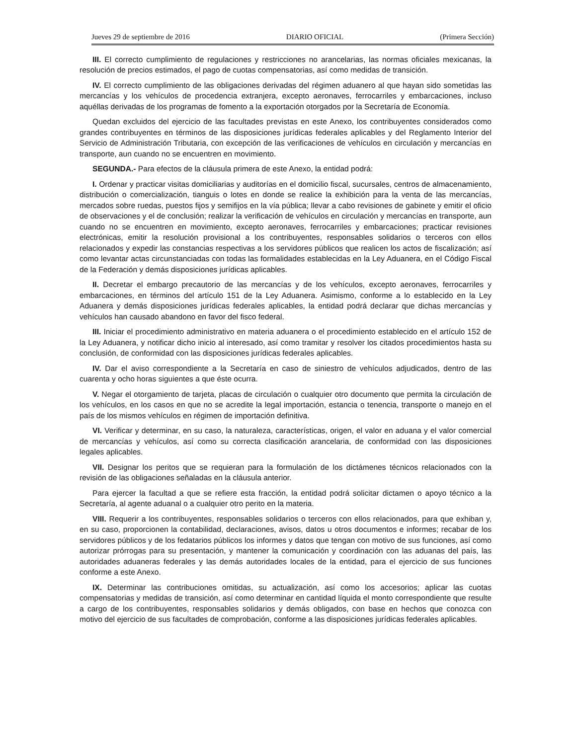Jueves 29 de septiembre de 2016 DIARIO OFICIAL (Primera Sección)
III. El correcto cumplimiento de regulaciones y restricciones no arancelarias, las normas oficiales mexicanas, la resolución de precios estimados, el pago de cuotas compensatorias, así como medidas de transición.
IV. El correcto cumplimiento de las obligaciones derivadas del régimen aduanero al que hayan sido sometidas las mercancías y los vehículos de procedencia extranjera, excepto aeronaves, ferrocarriles y embarcaciones, incluso aquéllas derivadas de los programas de fomento a la exportación otorgados por la Secretaría de Economía.
Quedan excluidos del ejercicio de las facultades previstas en este Anexo, los contribuyentes considerados como grandes contribuyentes en términos de las disposiciones jurídicas federales aplicables y del Reglamento Interior del Servicio de Administración Tributaria, con excepción de las verificaciones de vehículos en circulación y mercancías en transporte, aun cuando no se encuentren en movimiento.
SEGUNDA.- Para efectos de la cláusula primera de este Anexo, la entidad podrá:
I. Ordenar y practicar visitas domiciliarias y auditorías en el domicilio fiscal, sucursales, centros de almacenamiento, distribución o comercialización, tianguis o lotes en donde se realice la exhibición para la venta de las mercancías, mercados sobre ruedas, puestos fijos y semifijos en la vía pública; llevar a cabo revisiones de gabinete y emitir el oficio de observaciones y el de conclusión; realizar la verificación de vehículos en circulación y mercancías en transporte, aun cuando no se encuentren en movimiento, excepto aeronaves, ferrocarriles y embarcaciones; practicar revisiones electrónicas, emitir la resolución provisional a los contribuyentes, responsables solidarios o terceros con ellos relacionados y expedir las constancias respectivas a los servidores públicos que realicen los actos de fiscalización; así como levantar actas circunstanciadas con todas las formalidades establecidas en la Ley Aduanera, en el Código Fiscal de la Federación y demás disposiciones jurídicas aplicables.
II. Decretar el embargo precautorio de las mercancías y de los vehículos, excepto aeronaves, ferrocarriles y embarcaciones, en términos del artículo 151 de la Ley Aduanera. Asimismo, conforme a lo establecido en la Ley Aduanera y demás disposiciones jurídicas federales aplicables, la entidad podrá declarar que dichas mercancías y vehículos han causado abandono en favor del fisco federal.
III. Iniciar el procedimiento administrativo en materia aduanera o el procedimiento establecido en el artículo 152 de la Ley Aduanera, y notificar dicho inicio al interesado, así como tramitar y resolver los citados procedimientos hasta su conclusión, de conformidad con las disposiciones jurídicas federales aplicables.
IV. Dar el aviso correspondiente a la Secretaría en caso de siniestro de vehículos adjudicados, dentro de las cuarenta y ocho horas siguientes a que éste ocurra.
V. Negar el otorgamiento de tarjeta, placas de circulación o cualquier otro documento que permita la circulación de los vehículos, en los casos en que no se acredite la legal importación, estancia o tenencia, transporte o manejo en el país de los mismos vehículos en régimen de importación definitiva.
VI. Verificar y determinar, en su caso, la naturaleza, características, origen, el valor en aduana y el valor comercial de mercancías y vehículos, así como su correcta clasificación arancelaria, de conformidad con las disposiciones legales aplicables.
VII. Designar los peritos que se requieran para la formulación de los dictámenes técnicos relacionados con la revisión de las obligaciones señaladas en la cláusula anterior.
Para ejercer la facultad a que se refiere esta fracción, la entidad podrá solicitar dictamen o apoyo técnico a la Secretaría, al agente aduanal o a cualquier otro perito en la materia.
VIII. Requerir a los contribuyentes, responsables solidarios o terceros con ellos relacionados, para que exhiban y, en su caso, proporcionen la contabilidad, declaraciones, avisos, datos u otros documentos e informes; recabar de los servidores públicos y de los fedatarios públicos los informes y datos que tengan con motivo de sus funciones, así como autorizar prórrogas para su presentación, y mantener la comunicación y coordinación con las aduanas del país, las autoridades aduaneras federales y las demás autoridades locales de la entidad, para el ejercicio de sus funciones conforme a este Anexo.
IX. Determinar las contribuciones omitidas, su actualización, así como los accesorios; aplicar las cuotas compensatorias y medidas de transición, así como determinar en cantidad líquida el monto correspondiente que resulte a cargo de los contribuyentes, responsables solidarios y demás obligados, con base en hechos que conozca con motivo del ejercicio de sus facultades de comprobación, conforme a las disposiciones jurídicas federales aplicables.